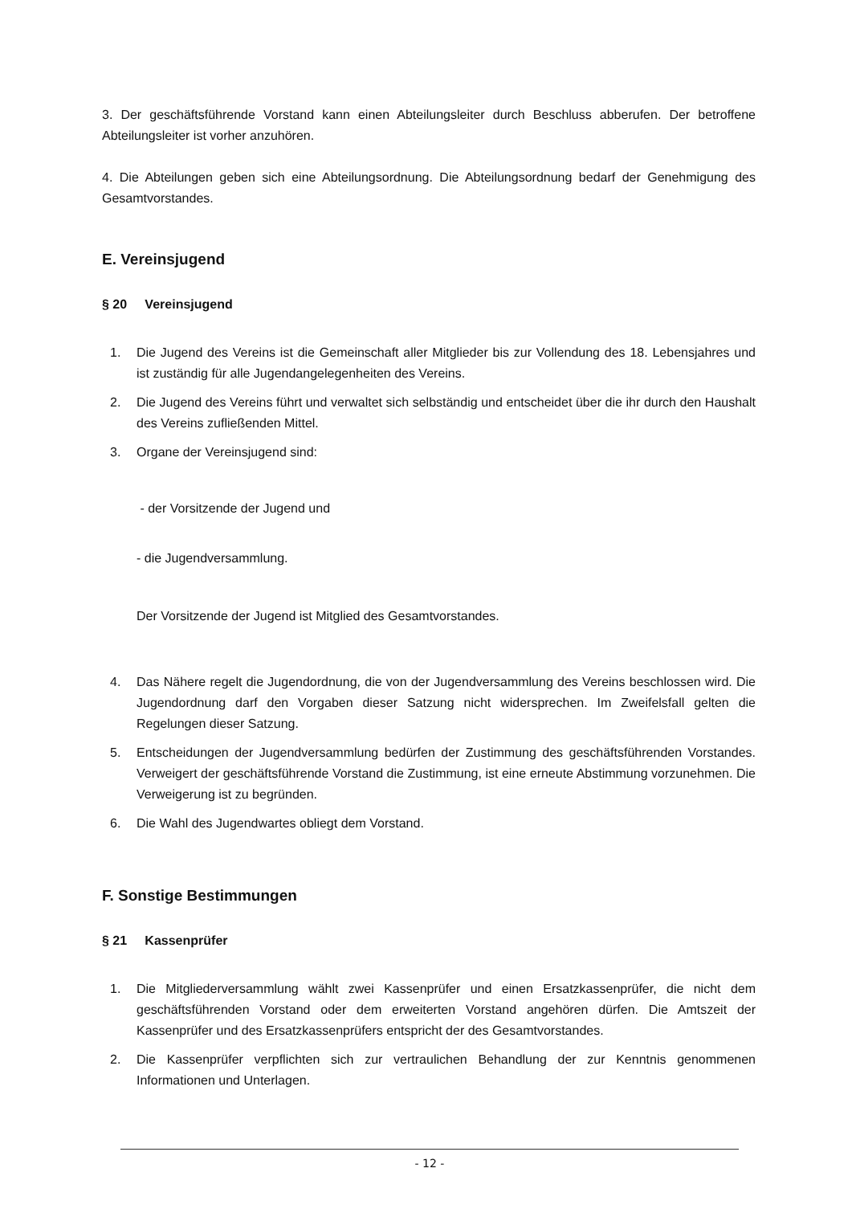3. Der geschäftsführende Vorstand kann einen Abteilungsleiter durch Beschluss abberufen. Der betroffene Abteilungsleiter ist vorher anzuhören.
4. Die Abteilungen geben sich eine Abteilungsordnung. Die Abteilungsordnung bedarf der Genehmigung des Gesamtvorstandes.
E. Vereinsjugend
§ 20 Vereinsjugend
1. Die Jugend des Vereins ist die Gemeinschaft aller Mitglieder bis zur Vollendung des 18. Lebensjahres und ist zuständig für alle Jugendangelegenheiten des Vereins.
2. Die Jugend des Vereins führt und verwaltet sich selbständig und entscheidet über die ihr durch den Haushalt des Vereins zufließenden Mittel.
3. Organe der Vereinsjugend sind:
- der Vorsitzende der Jugend und
- die Jugendversammlung.
Der Vorsitzende der Jugend ist Mitglied des Gesamtvorstandes.
4. Das Nähere regelt die Jugendordnung, die von der Jugendversammlung des Vereins beschlossen wird. Die Jugendordnung darf den Vorgaben dieser Satzung nicht widersprechen. Im Zweifelsfall gelten die Regelungen dieser Satzung.
5. Entscheidungen der Jugendversammlung bedürfen der Zustimmung des geschäftsführenden Vorstandes. Verweigert der geschäftsführende Vorstand die Zustimmung, ist eine erneute Abstimmung vorzunehmen. Die Verweigerung ist zu begründen.
6. Die Wahl des Jugendwartes obliegt dem Vorstand.
F. Sonstige Bestimmungen
§ 21 Kassenprüfer
1. Die Mitgliederversammlung wählt zwei Kassenprüfer und einen Ersatzkassenprüfer, die nicht dem geschäftsführenden Vorstand oder dem erweiterten Vorstand angehören dürfen. Die Amtszeit der Kassenprüfer und des Ersatzkassenprüfers entspricht der des Gesamtvorstandes.
2. Die Kassenprüfer verpflichten sich zur vertraulichen Behandlung der zur Kenntnis genommenen Informationen und Unterlagen.
- 12 -